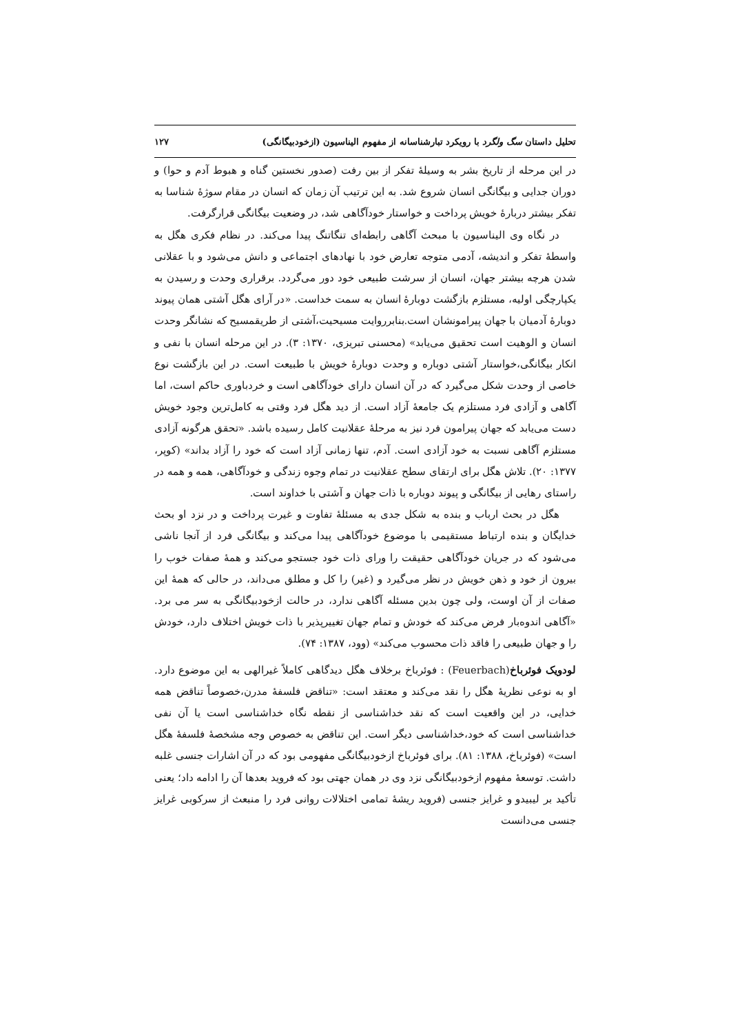تحلیل داستان سگ ولگرد با رویکرد تبارشناسانه از مفهوم الیناسیون (ازخودبیگانگی) ۱۲۷
در این مرحله از تاریخ بشر به وسیلهٔ تفکر از بین رفت (صدور نخستین گناه و هبوط آدم و حوا) و دوران جدایی و بیگانگی انسان شروع شد. به این ترتیب آن زمان که انسان در مقام سوژهٔ شناسا به تفکر بیشتر دربارهٔ خویش پرداخت و خواستار خودآگاهی شد، در وضعیت بیگانگی قرارگرفت.
در نگاه وی الیناسیون با مبحث آگاهی رابطه‌ای تنگاتنگ پیدا می‌کند. در نظام فکری هگل به واسطهٔ تفکر و اندیشه، آدمی متوجه تعارض خود با نهادهای اجتماعی و دانش می‌شود و با عقلانی شدن هرچه بیشتر جهان، انسان از سرشت طبیعی خود دور می‌گردد. برقراری وحدت و رسیدن به یکپارچگی اولیه، مستلزم بازگشت دوبارهٔ انسان به سمت خداست. «در آرای هگل آشتی همان پیوند دوبارهٔ آدمیان با جهان پیرامونشان است.بنابرروایت مسیحیت،آشتی از طریقمسیح که نشانگر وحدت انسان و الوهیت است تحقیق می‌یابد» (محسنی تبریزی، ۱۳۷۰: ۳). در این مرحله انسان با نفی و انکار بیگانگی،خواستار آشتی دوباره و وحدت دوبارهٔ خویش با طبیعت است. در این بازگشت نوع خاصی از وحدت شکل می‌گیرد که در آن انسان دارای خودآگاهی است و خردباوری حاکم است، اما آگاهی و آزادی فرد مستلزم یک جامعهٔ آزاد است. از دید هگل فرد وقتی به کامل‌ترین وجود خویش دست می‌یابد که جهان پیرامون فرد نیز به مرحلهٔ عقلانیت کامل رسیده باشد. «تحقق هرگونه آزادی مستلزم آگاهی نسبت به خود آزادی است. آدم، تنها زمانی آزاد است که خود را آزاد بداند» (کوپر، ۱۳۷۷: ۲۰). تلاش هگل برای ارتقای سطح عقلانیت در تمام وجوه زندگی و خودآگاهی، همه و همه در راستای رهایی از بیگانگی و پیوند دوباره با ذات جهان و آشتی با خداوند است.
هگل در بحث ارباب و بنده به شکل جدی به مسئلهٔ تفاوت و غیرت پرداخت و در نزد او بحث خدایگان و بنده ارتباط مستقیمی با موضوع خودآگاهی پیدا می‌کند و بیگانگی فرد از آنجا ناشی می‌شود که در جریان خودآگاهی حقیقت را ورای ذات خود جستجو می‌کند و همهٔ صفات خوب را بیرون از خود و ذهن خویش در نظر می‌گیرد و (غیر) را کل و مطلق می‌داند، در حالی که همهٔ این صفات از آن اوست، ولی چون بدین مسئله آگاهی ندارد، در حالت ازخودبیگانگی به سر می برد. «آگاهی اندوه‌بار فرض می‌کند که خودش و تمام جهان تغییرپذیر با ذات خویش اختلاف دارد، خودش را و جهان طبیعی را فاقد ذات محسوب می‌کند» (وود، ۱۳۸۷: ۷۴).
لودویک فوئرباخ(Feuerbach) : فوئرباخ برخلاف هگل دیدگاهی کاملاً غیرالهی به این موضوع دارد. او به نوعی نظریهٔ هگل را نقد می‌کند و معتقد است: «تناقض فلسفهٔ مدرن،خصوصاً تناقض همه خدایی، در این واقعیت است که نقد خداشناسی از نقطه نگاه خداشناسی است یا آن نفی خداشناسی است که خود،خداشناسی دیگر است. این تناقض به خصوص وجه مشخصهٔ فلسفهٔ هگل است» (فوئرباخ، ۱۳۸۸: ۸۱). برای فوئرباخ ازخودبیگانگی مفهومی بود که در آن اشارات جنسی غلبه داشت. توسعهٔ مفهوم ازخودبیگانگی نزد وی در همان جهتی بود که فروید بعدها آن را ادامه داد؛ یعنی تأکید بر لیبیدو و غرایز جنسی (فروید ریشهٔ تمامی اختلالات روانی فرد را منبعث از سرکوبی غرایز جنسی می‌دانست